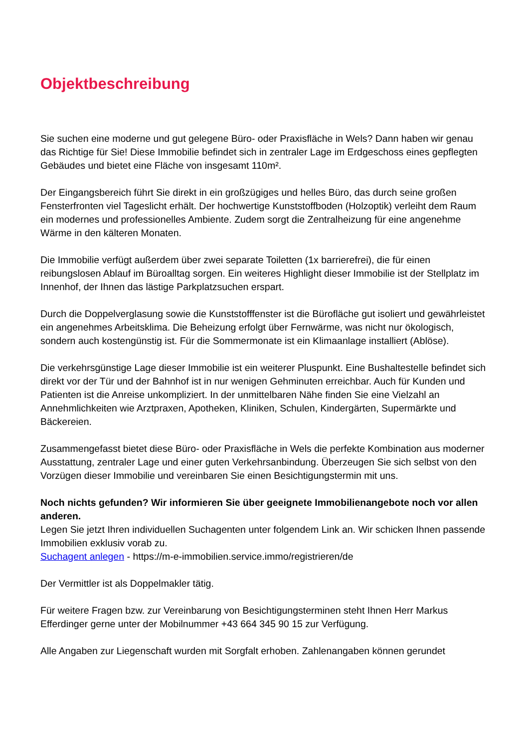Objektbeschreibung
Sie suchen eine moderne und gut gelegene Büro- oder Praxisfläche in Wels? Dann haben wir genau das Richtige für Sie! Diese Immobilie befindet sich in zentraler Lage im Erdgeschoss eines gepflegten Gebäudes und bietet eine Fläche von insgesamt 110m².
Der Eingangsbereich führt Sie direkt in ein großzügiges und helles Büro, das durch seine großen Fensterfronten viel Tageslicht erhält. Der hochwertige Kunststoffboden (Holzoptik) verleiht dem Raum ein modernes und professionelles Ambiente. Zudem sorgt die Zentralheizung für eine angenehme Wärme in den kälteren Monaten.
Die Immobilie verfügt außerdem über zwei separate Toiletten (1x barrierefrei), die für einen reibungslosen Ablauf im Büroalltag sorgen. Ein weiteres Highlight dieser Immobilie ist der Stellplatz im Innenhof, der Ihnen das lästige Parkplatzsuchen erspart.
Durch die Doppelverglasung sowie die Kunststofffenster ist die Bürofläche gut isoliert und gewährleistet ein angenehmes Arbeitsklima. Die Beheizung erfolgt über Fernwärme, was nicht nur ökologisch, sondern auch kostengünstig ist. Für die Sommermonate ist ein Klimaanlage installiert (Ablöse).
Die verkehrsgünstige Lage dieser Immobilie ist ein weiterer Pluspunkt. Eine Bushaltestelle befindet sich direkt vor der Tür und der Bahnhof ist in nur wenigen Gehminuten erreichbar. Auch für Kunden und Patienten ist die Anreise unkompliziert. In der unmittelbaren Nähe finden Sie eine Vielzahl an Annehmlichkeiten wie Arztpraxen, Apotheken, Kliniken, Schulen, Kindergärten, Supermärkte und Bäckereien.
Zusammengefasst bietet diese Büro- oder Praxisfläche in Wels die perfekte Kombination aus moderner Ausstattung, zentraler Lage und einer guten Verkehrsanbindung. Überzeugen Sie sich selbst von den Vorzügen dieser Immobilie und vereinbaren Sie einen Besichtigungstermin mit uns.
Noch nichts gefunden? Wir informieren Sie über geeignete Immobilienangebote noch vor allen anderen.
Legen Sie jetzt Ihren individuellen Suchagenten unter folgendem Link an. Wir schicken Ihnen passende Immobilien exklusiv vorab zu.
Suchagent anlegen - https://m-e-immobilien.service.immo/registrieren/de
Der Vermittler ist als Doppelmakler tätig.
Für weitere Fragen bzw. zur Vereinbarung von Besichtigungsterminen steht Ihnen Herr Markus Efferdinger gerne unter der Mobilnummer +43 664 345 90 15 zur Verfügung.
Alle Angaben zur Liegenschaft wurden mit Sorgfalt erhoben. Zahlenangaben können gerundet